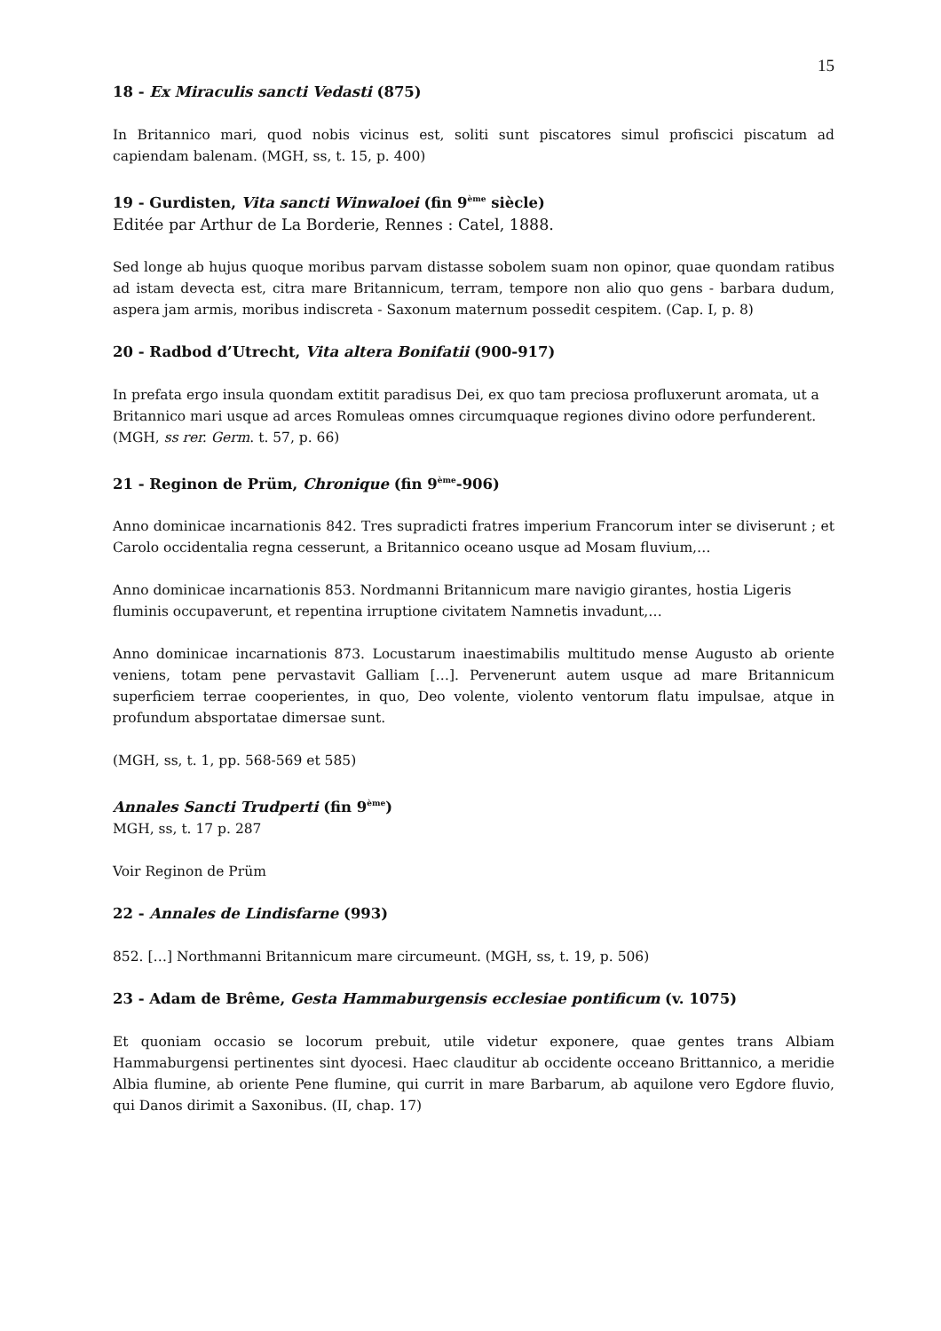15
18 - Ex Miraculis sancti Vedasti (875)
In Britannico mari, quod nobis vicinus est, soliti sunt piscatores simul profiscici piscatum ad capiendam balenam. (MGH, ss, t. 15, p. 400)
19 - Gurdisten, Vita sancti Winwaloei (fin 9<sup>ème</sup> siècle)
Editée par Arthur de La Borderie, Rennes : Catel, 1888.
Sed longe ab hujus quoque moribus parvam distasse sobolem suam non opinor, quae quondam ratibus ad istam devecta est, citra mare Britannicum, terram, tempore non alio quo gens - barbara dudum, aspera jam armis, moribus indiscreta - Saxonum maternum possedit cespitem. (Cap. I, p. 8)
20 - Radbod d’Utrecht, Vita altera Bonifatii (900-917)
In prefata ergo insula quondam extitit paradisus Dei, ex quo tam preciosa profluxerunt aromata, ut a Britannico mari usque ad arces Romuleas omnes circumquaque regiones divino odore perfunderent. (MGH, ss rer. Germ. t. 57, p. 66)
21 - Reginon de Prüm, Chronique (fin 9<sup>ème</sup>-906)
Anno dominicae incarnationis 842. Tres supradicti fratres imperium Francorum inter se diviserunt ; et Carolo occidentalia regna cesserunt, a Britannico oceano usque ad Mosam fluvium,…
Anno dominicae incarnationis 853. Nordmanni Britannicum mare navigio girantes, hostia Ligeris fluminis occupaverunt, et repentina irruptione civitatem Namnetis invadunt,…
Anno dominicae incarnationis 873. Locustarum inaestimabilis multitudo mense Augusto ab oriente veniens, totam pene pervastavit Galliam […]. Pervenerunt autem usque ad mare Britannicum superficiem terrae cooperientes, in quo, Deo volente, violento ventorum flatu impulsae, atque in profundum absportatae dimersae sunt.
(MGH, ss, t. 1, pp. 568-569 et 585)
Annales Sancti Trudperti (fin 9<sup>ème</sup>)
MGH, ss, t. 17 p. 287
Voir Reginon de Prüm
22 - Annales de Lindisfarne (993)
852. […] Northmanni Britannicum mare circumeunt. (MGH, ss, t. 19, p. 506)
23 - Adam de Brême, Gesta Hammaburgensis ecclesiae pontificum (v. 1075)
Et quoniam occasio se locorum prebuit, utile videtur exponere, quae gentes trans Albiam Hammaburgensi pertinentes sint dyocesi. Haec clauditur ab occidente occeano Brittannico, a meridie Albia flumine, ab oriente Pene flumine, qui currit in mare Barbarum, ab aquilone vero Egdore fluvio, qui Danos dirimit a Saxonibus. (II, chap. 17)